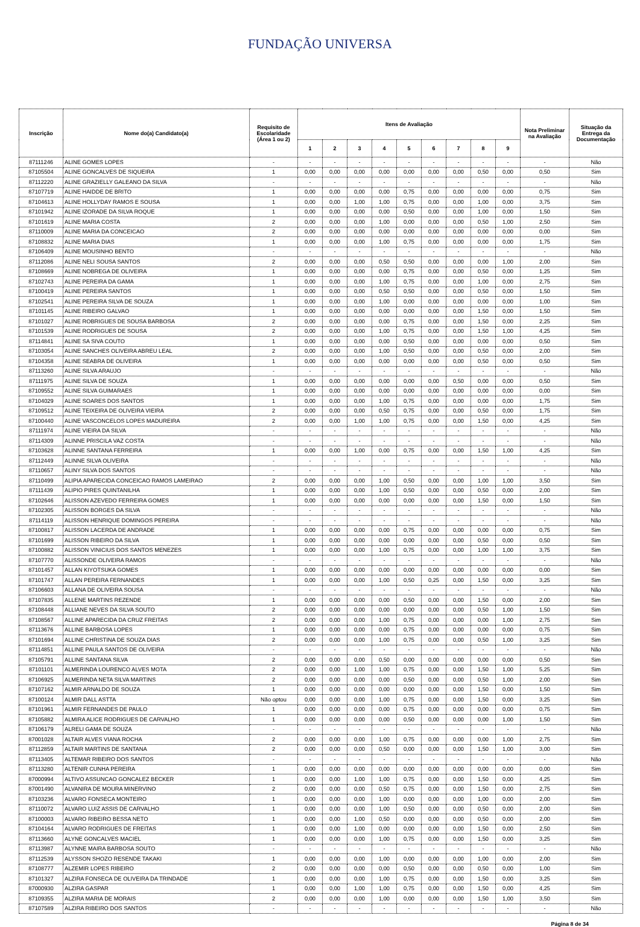FUNDAÇÃO UNIVERSA
| Inscrição | Nome do(a) Candidato(a) | Requisito de Escolaridade (Área 1 ou 2) | Itens de Avaliação | | | | | | | | | Nota Preliminar na Avaliação | Situação da Entrega da Documentação |
| --- | --- | --- | --- | --- | --- | --- | --- | --- | --- | --- | --- | --- | --- |
| | | | 1 | 2 | 3 | 4 | 5 | 6 | 7 | 8 | 9 | | |
| 87111246 | ALINE GOMES LOPES | - | - | - | - | - | - | - | - | - | - | - | Não |
| 87105504 | ALINE GONCALVES DE SIQUEIRA | 1 | 0,00 | 0,00 | 0,00 | 0,00 | 0,00 | 0,00 | 0,00 | 0,50 | 0,00 | 0,50 | Sim |
| 87112220 | ALINE GRAZIELLY GALEANO DA SILVA | - | - | - | - | - | - | - | - | - | - | - | Não |
| 87107719 | ALINE HAIDDE DE BRITO | 1 | 0,00 | 0,00 | 0,00 | 0,00 | 0,75 | 0,00 | 0,00 | 0,00 | 0,00 | 0,75 | Sim |
| 87104613 | ALINE HOLLYDAY RAMOS E SOUSA | 1 | 0,00 | 0,00 | 1,00 | 1,00 | 0,75 | 0,00 | 0,00 | 1,00 | 0,00 | 3,75 | Sim |
| 87101942 | ALINE IZORADE DA SILVA ROQUE | 1 | 0,00 | 0,00 | 0,00 | 0,00 | 0,50 | 0,00 | 0,00 | 1,00 | 0,00 | 1,50 | Sim |
| 87101619 | ALINE MARIA COSTA | 2 | 0,00 | 0,00 | 0,00 | 1,00 | 0,00 | 0,00 | 0,00 | 0,50 | 1,00 | 2,50 | Sim |
| 87110009 | ALINE MARIA DA CONCEICAO | 2 | 0,00 | 0,00 | 0,00 | 0,00 | 0,00 | 0,00 | 0,00 | 0,00 | 0,00 | 0,00 | Sim |
| 87108832 | ALINE MARIA DIAS | 1 | 0,00 | 0,00 | 0,00 | 1,00 | 0,75 | 0,00 | 0,00 | 0,00 | 0,00 | 1,75 | Sim |
| 87106409 | ALINE MOUSINHO BENTO | - | - | - | - | - | - | - | - | - | - | - | Não |
| 87112086 | ALINE NELI SOUSA SANTOS | 2 | 0,00 | 0,00 | 0,00 | 0,50 | 0,50 | 0,00 | 0,00 | 0,00 | 1,00 | 2,00 | Sim |
| 87108669 | ALINE NOBREGA DE OLIVEIRA | 1 | 0,00 | 0,00 | 0,00 | 0,00 | 0,75 | 0,00 | 0,00 | 0,50 | 0,00 | 1,25 | Sim |
| 87102743 | ALINE PEREIRA DA GAMA | 1 | 0,00 | 0,00 | 0,00 | 1,00 | 0,75 | 0,00 | 0,00 | 1,00 | 0,00 | 2,75 | Sim |
| 87100419 | ALINE PEREIRA SANTOS | 1 | 0,00 | 0,00 | 0,00 | 0,50 | 0,50 | 0,00 | 0,00 | 0,50 | 0,00 | 1,50 | Sim |
| 87102541 | ALINE PEREIRA SILVA DE SOUZA | 1 | 0,00 | 0,00 | 0,00 | 1,00 | 0,00 | 0,00 | 0,00 | 0,00 | 0,00 | 1,00 | Sim |
| 87101145 | ALINE RIBEIRO GALVAO | 1 | 0,00 | 0,00 | 0,00 | 0,00 | 0,00 | 0,00 | 0,00 | 1,50 | 0,00 | 1,50 | Sim |
| 87101027 | ALINE ROBRIGUES DE SOUSA BARBOSA | 2 | 0,00 | 0,00 | 0,00 | 0,00 | 0,75 | 0,00 | 0,00 | 1,50 | 0,00 | 2,25 | Sim |
| 87101539 | ALINE RODRIGUES DE SOUSA | 2 | 0,00 | 0,00 | 0,00 | 1,00 | 0,75 | 0,00 | 0,00 | 1,50 | 1,00 | 4,25 | Sim |
| 87114841 | ALINE SA SIVA COUTO | 1 | 0,00 | 0,00 | 0,00 | 0,00 | 0,50 | 0,00 | 0,00 | 0,00 | 0,00 | 0,50 | Sim |
| 87103054 | ALINE SANCHES OLIVEIRA ABREU LEAL | 2 | 0,00 | 0,00 | 0,00 | 1,00 | 0,50 | 0,00 | 0,00 | 0,50 | 0,00 | 2,00 | Sim |
| 87104358 | ALINE SEABRA DE OLIVEIRA | 1 | 0,00 | 0,00 | 0,00 | 0,00 | 0,00 | 0,00 | 0,00 | 0,50 | 0,00 | 0,50 | Sim |
| 87113260 | ALINE SILVA ARAUJO | - | - | - | - | - | - | - | - | - | - | - | Não |
| 87111975 | ALINE SILVA DE SOUZA | 1 | 0,00 | 0,00 | 0,00 | 0,00 | 0,00 | 0,00 | 0,50 | 0,00 | 0,00 | 0,50 | Sim |
| 87109552 | ALINE SILVA GUIMARAES | 1 | 0,00 | 0,00 | 0,00 | 0,00 | 0,00 | 0,00 | 0,00 | 0,00 | 0,00 | 0,00 | Sim |
| 87104029 | ALINE SOARES DOS SANTOS | 1 | 0,00 | 0,00 | 0,00 | 1,00 | 0,75 | 0,00 | 0,00 | 0,00 | 0,00 | 1,75 | Sim |
| 87109512 | ALINE TEIXEIRA DE OLIVEIRA VIEIRA | 2 | 0,00 | 0,00 | 0,00 | 0,50 | 0,75 | 0,00 | 0,00 | 0,50 | 0,00 | 1,75 | Sim |
| 87100440 | ALINE VASCONCELOS LOPES MADUREIRA | 2 | 0,00 | 0,00 | 1,00 | 1,00 | 0,75 | 0,00 | 0,00 | 1,50 | 0,00 | 4,25 | Sim |
| 87111974 | ALINE VIEIRA DA SILVA | - | - | - | - | - | - | - | - | - | - | - | Não |
| 87114309 | ALINNE PRISCILA VAZ COSTA | - | - | - | - | - | - | - | - | - | - | - | Não |
| 87103628 | ALINNE SANTANA FERREIRA | 1 | 0,00 | 0,00 | 1,00 | 0,00 | 0,75 | 0,00 | 0,00 | 1,50 | 1,00 | 4,25 | Sim |
| 87112449 | ALINNE SILVA OLIVEIRA | - | - | - | - | - | - | - | - | - | - | - | Não |
| 87110657 | ALINY SILVA DOS SANTOS | - | - | - | - | - | - | - | - | - | - | - | Não |
| 87110499 | ALIPIA APARECIDA CONCEICAO RAMOS LAMEIRAO | 2 | 0,00 | 0,00 | 0,00 | 1,00 | 0,50 | 0,00 | 0,00 | 1,00 | 1,00 | 3,50 | Sim |
| 87111439 | ALIPIO PIRES QUINTANILHA | 1 | 0,00 | 0,00 | 0,00 | 1,00 | 0,50 | 0,00 | 0,00 | 0,50 | 0,00 | 2,00 | Sim |
| 87102646 | ALISSON AZEVEDO FERREIRA GOMES | 1 | 0,00 | 0,00 | 0,00 | 0,00 | 0,00 | 0,00 | 0,00 | 1,50 | 0,00 | 1,50 | Sim |
| 87102305 | ALISSON BORGES DA SILVA | - | - | - | - | - | - | - | - | - | - | - | Não |
| 87114119 | ALISSON HENRIQUE DOMINGOS PEREIRA | - | - | - | - | - | - | - | - | - | - | - | Não |
| 87100817 | ALISSON LACERDA DE ANDRADE | 1 | 0,00 | 0,00 | 0,00 | 0,00 | 0,75 | 0,00 | 0,00 | 0,00 | 0,00 | 0,75 | Sim |
| 87101699 | ALISSON RIBEIRO DA SILVA | 1 | 0,00 | 0,00 | 0,00 | 0,00 | 0,00 | 0,00 | 0,00 | 0,50 | 0,00 | 0,50 | Sim |
| 87100882 | ALISSON VINICIUS DOS SANTOS MENEZES | 1 | 0,00 | 0,00 | 0,00 | 1,00 | 0,75 | 0,00 | 0,00 | 1,00 | 1,00 | 3,75 | Sim |
| 87107770 | ALISSONDE OLIVEIRA RAMOS | - | - | - | - | - | - | - | - | - | - | - | Não |
| 87101457 | ALLAN KIYOTSUKA GOMES | 1 | 0,00 | 0,00 | 0,00 | 0,00 | 0,00 | 0,00 | 0,00 | 0,00 | 0,00 | 0,00 | Sim |
| 87101747 | ALLAN PEREIRA FERNANDES | 1 | 0,00 | 0,00 | 0,00 | 1,00 | 0,50 | 0,25 | 0,00 | 1,50 | 0,00 | 3,25 | Sim |
| 87106603 | ALLANA DE OLIVEIRA SOUSA | - | - | - | - | - | - | - | - | - | - | - | Não |
| 87107835 | ALLENE MARTINS REZENDE | 1 | 0,00 | 0,00 | 0,00 | 0,00 | 0,50 | 0,00 | 0,00 | 1,50 | 0,00 | 2,00 | Sim |
| 87108448 | ALLIANE NEVES DA SILVA SOUTO | 2 | 0,00 | 0,00 | 0,00 | 0,00 | 0,00 | 0,00 | 0,00 | 0,50 | 1,00 | 1,50 | Sim |
| 87108567 | ALLINE APARECIDA DA CRUZ FREITAS | 2 | 0,00 | 0,00 | 0,00 | 1,00 | 0,75 | 0,00 | 0,00 | 0,00 | 1,00 | 2,75 | Sim |
| 87113676 | ALLINE BARBOSA LOPES | 1 | 0,00 | 0,00 | 0,00 | 0,00 | 0,75 | 0,00 | 0,00 | 0,00 | 0,00 | 0,75 | Sim |
| 87101694 | ALLINE CHRISTINA DE SOUZA DIAS | 2 | 0,00 | 0,00 | 0,00 | 1,00 | 0,75 | 0,00 | 0,00 | 0,50 | 1,00 | 3,25 | Sim |
| 87114851 | ALLINE PAULA SANTOS DE OLIVEIRA | - | - | - | - | - | - | - | - | - | - | - | Não |
| 87105791 | ALLINE SANTANA SILVA | 2 | 0,00 | 0,00 | 0,00 | 0,50 | 0,00 | 0,00 | 0,00 | 0,00 | 0,00 | 0,50 | Sim |
| 87101101 | ALMERINDA LOURENCO ALVES MOTA | 2 | 0,00 | 0,00 | 1,00 | 1,00 | 0,75 | 0,00 | 0,00 | 1,50 | 1,00 | 5,25 | Sim |
| 87106925 | ALMERINDA NETA SILVA MARTINS | 2 | 0,00 | 0,00 | 0,00 | 0,00 | 0,50 | 0,00 | 0,00 | 0,50 | 1,00 | 2,00 | Sim |
| 87107162 | ALMIR ARNALDO DE SOUZA | 1 | 0,00 | 0,00 | 0,00 | 0,00 | 0,00 | 0,00 | 0,00 | 1,50 | 0,00 | 1,50 | Sim |
| 87100124 | ALMIR DALL ASTTA | Não optou | 0,00 | 0,00 | 0,00 | 1,00 | 0,75 | 0,00 | 0,00 | 1,50 | 0,00 | 3,25 | Sim |
| 87101961 | ALMIR FERNANDES DE PAULO | 1 | 0,00 | 0,00 | 0,00 | 0,00 | 0,75 | 0,00 | 0,00 | 0,00 | 0,00 | 0,75 | Sim |
| 87105882 | ALMIRA ALICE RODRIGUES DE CARVALHO | 1 | 0,00 | 0,00 | 0,00 | 0,00 | 0,50 | 0,00 | 0,00 | 0,00 | 1,00 | 1,50 | Sim |
| 87106179 | ALRELI GAMA DE SOUZA | - | - | - | - | - | - | - | - | - | - | - | Não |
| 87001028 | ALTAIR ALVES VIANA ROCHA | 2 | 0,00 | 0,00 | 0,00 | 1,00 | 0,75 | 0,00 | 0,00 | 0,00 | 1,00 | 2,75 | Sim |
| 87112859 | ALTAIR MARTINS DE SANTANA | 2 | 0,00 | 0,00 | 0,00 | 0,50 | 0,00 | 0,00 | 0,00 | 1,50 | 1,00 | 3,00 | Sim |
| 87113405 | ALTEMAR RIBEIRO DOS SANTOS | - | - | - | - | - | - | - | - | - | - | - | Não |
| 87113280 | ALTENIR CUNHA PEREIRA | 1 | 0,00 | 0,00 | 0,00 | 0,00 | 0,00 | 0,00 | 0,00 | 0,00 | 0,00 | 0,00 | Sim |
| 87000994 | ALTIVO ASSUNCAO GONCALEZ BECKER | 1 | 0,00 | 0,00 | 1,00 | 1,00 | 0,75 | 0,00 | 0,00 | 1,50 | 0,00 | 4,25 | Sim |
| 87001490 | ALVANIRA DE MOURA MINERVINO | 2 | 0,00 | 0,00 | 0,00 | 0,50 | 0,75 | 0,00 | 0,00 | 1,50 | 0,00 | 2,75 | Sim |
| 87103236 | ALVARO FONSECA MONTEIRO | 1 | 0,00 | 0,00 | 0,00 | 1,00 | 0,00 | 0,00 | 0,00 | 1,00 | 0,00 | 2,00 | Sim |
| 87110072 | ALVARO LUIZ ASSIS DE CARVALHO | 1 | 0,00 | 0,00 | 0,00 | 1,00 | 0,50 | 0,00 | 0,00 | 0,50 | 0,00 | 2,00 | Sim |
| 87100003 | ALVARO RIBEIRO BESSA NETO | 1 | 0,00 | 0,00 | 1,00 | 0,50 | 0,00 | 0,00 | 0,00 | 0,50 | 0,00 | 2,00 | Sim |
| 87104164 | ALVARO RODRIGUES DE FREITAS | 1 | 0,00 | 0,00 | 1,00 | 0,00 | 0,00 | 0,00 | 0,00 | 1,50 | 0,00 | 2,50 | Sim |
| 87113660 | ALYNE GONCALVES MACIEL | 1 | 0,00 | 0,00 | 0,00 | 1,00 | 0,75 | 0,00 | 0,00 | 1,50 | 0,00 | 3,25 | Sim |
| 87113987 | ALYNNE MAIRA BARBOSA SOUTO | - | - | - | - | - | - | - | - | - | - | - | Não |
| 87112539 | ALYSSON SHOZO RESENDE TAKAKI | 1 | 0,00 | 0,00 | 0,00 | 1,00 | 0,00 | 0,00 | 0,00 | 1,00 | 0,00 | 2,00 | Sim |
| 87108777 | ALZEMIR LOPES RIBEIRO | 2 | 0,00 | 0,00 | 0,00 | 0,00 | 0,50 | 0,00 | 0,00 | 0,50 | 0,00 | 1,00 | Sim |
| 87101327 | ALZIRA FONSECA DE OLIVEIRA DA TRINDADE | 1 | 0,00 | 0,00 | 0,00 | 1,00 | 0,75 | 0,00 | 0,00 | 1,50 | 0,00 | 3,25 | Sim |
| 87000930 | ALZIRA GASPAR | 1 | 0,00 | 0,00 | 1,00 | 1,00 | 0,75 | 0,00 | 0,00 | 1,50 | 0,00 | 4,25 | Sim |
| 87109355 | ALZIRA MARIA DE MORAIS | 2 | 0,00 | 0,00 | 0,00 | 1,00 | 0,00 | 0,00 | 0,00 | 1,50 | 1,00 | 3,50 | Sim |
| 87107589 | ALZIRA RIBEIRO DOS SANTOS | - | - | - | - | - | - | - | - | - | - | - | Não |
Página 8 de 34